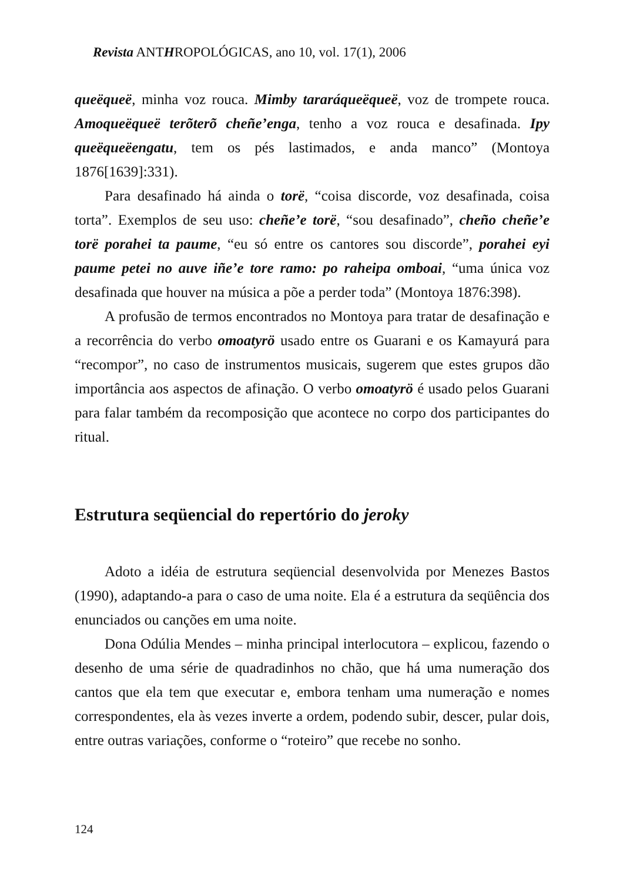Revista ANTHROPOLÓGICAS, ano 10, vol. 17(1), 2006
queëqueë, minha voz rouca. Mimby tararáqueëqueë, voz de trompete rouca. Amoqueëqueë terõterõ cheñe’enga, tenho a voz rouca e desafinada. Ipy queëqueëengatu, tem os pés lastimados, e anda manco” (Montoya 1876[1639]:331).
Para desafinado há ainda o torë, “coisa discorde, voz desafinada, coisa torta”. Exemplos de seu uso: cheñe’e torë, “sou desafinado”, cheño cheñe’e torë porahei ta paume, “eu só entre os cantores sou discorde”, porahei eyi paume petei no auve iñe’e tore ramo: po raheipa omboai, “uma única voz desafinada que houver na música a põe a perder toda” (Montoya 1876:398).
A profusão de termos encontrados no Montoya para tratar de desafinação e a recorrência do verbo omoatyrö usado entre os Guarani e os Kamayurá para “recompor”, no caso de instrumentos musicais, sugerem que estes grupos dão importância aos aspectos de afinação. O verbo omoatyrö é usado pelos Guarani para falar também da recomposição que acontece no corpo dos participantes do ritual.
Estrutura seqüencial do repertório do jeroky
Adoto a idéia de estrutura seqüencial desenvolvida por Menezes Bastos (1990), adaptando-a para o caso de uma noite. Ela é a estrutura da seqüência dos enunciados ou canções em uma noite.
Dona Odúlia Mendes – minha principal interlocutora – explicou, fazendo o desenho de uma série de quadradinhos no chão, que há uma numeração dos cantos que ela tem que executar e, embora tenham uma numeração e nomes correspondentes, ela às vezes inverte a ordem, podendo subir, descer, pular dois, entre outras variações, conforme o “roteiro” que recebe no sonho.
124